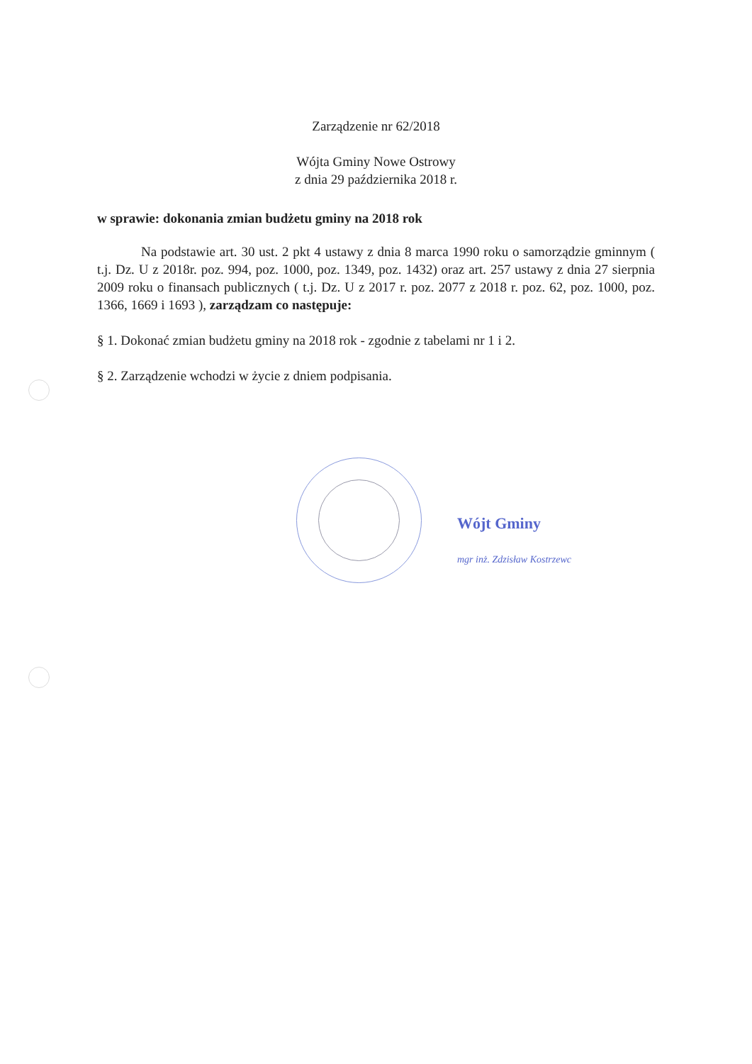Zarządzenie nr 62/2018
Wójta Gminy Nowe Ostrowy
z dnia 29 października 2018 r.
w sprawie: dokonania zmian budżetu gminy na 2018 rok
Na podstawie art. 30 ust. 2 pkt 4 ustawy z dnia 8 marca 1990 roku o samorządzie gminnym ( t.j. Dz. U z 2018r. poz. 994, poz. 1000, poz. 1349, poz. 1432) oraz art. 257 ustawy z dnia 27 sierpnia 2009 roku o finansach publicznych ( t.j. Dz. U z 2017 r. poz. 2077 z 2018 r. poz. 62, poz. 1000, poz. 1366, 1669 i 1693 ), zarządzam co następuje:
§ 1. Dokonać zmian budżetu gminy na 2018 rok - zgodnie z tabelami nr 1 i 2.
§ 2. Zarządzenie wchodzi w życie z dniem podpisania.
Wójt Gminy
mgr inż. Zdzisław Kostrzewc